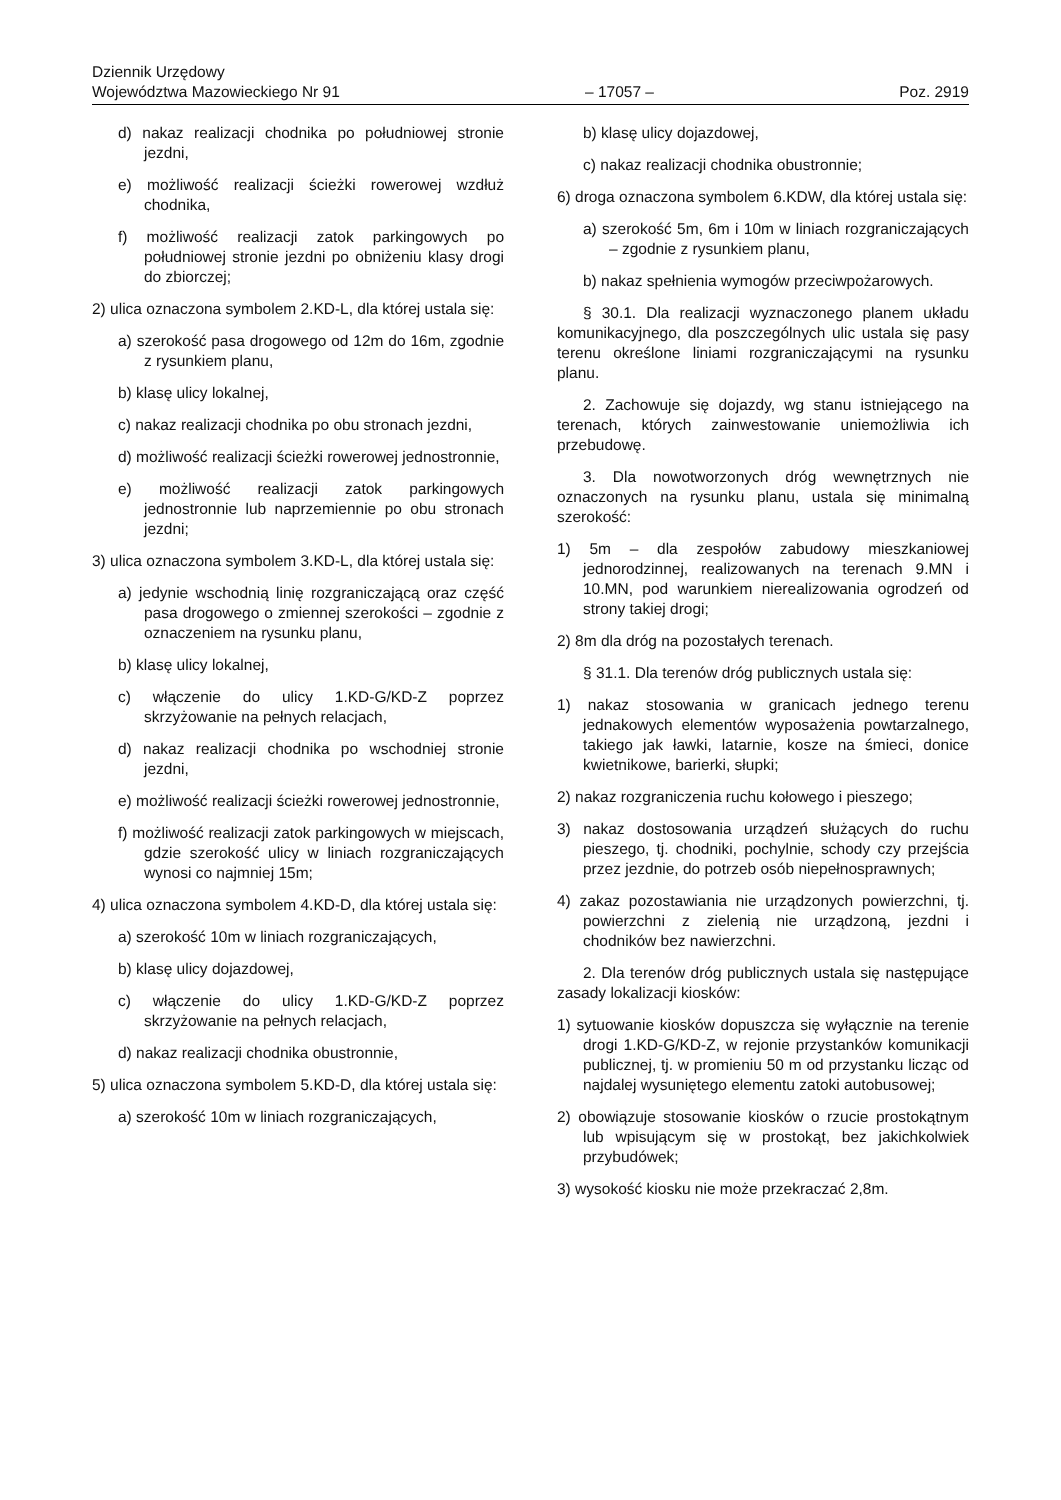Dziennik Urzędowy
Województwa Mazowieckiego Nr 91 – 17057 – Poz. 2919
d) nakaz realizacji chodnika po południowej stronie jezdni,
e) możliwość realizacji ścieżki rowerowej wzdłuż chodnika,
f) możliwość realizacji zatok parkingowych po południowej stronie jezdni po obniżeniu klasy drogi do zbiorczej;
2) ulica oznaczona symbolem 2.KD-L, dla której ustala się:
a) szerokość pasa drogowego od 12m do 16m, zgodnie z rysunkiem planu,
b) klasę ulicy lokalnej,
c) nakaz realizacji chodnika po obu stronach jezdni,
d) możliwość realizacji ścieżki rowerowej jednostronnie,
e) możliwość realizacji zatok parkingowych jednostronnie lub naprzemiennie po obu stronach jezdni;
3) ulica oznaczona symbolem 3.KD-L, dla której ustala się:
a) jedynie wschodnią linię rozgraniczającą oraz część pasa drogowego o zmiennej szerokości – zgodnie z oznaczeniem na rysunku planu,
b) klasę ulicy lokalnej,
c) włączenie do ulicy 1.KD-G/KD-Z poprzez skrzyżowanie na pełnych relacjach,
d) nakaz realizacji chodnika po wschodniej stronie jezdni,
e) możliwość realizacji ścieżki rowerowej jednostronnie,
f) możliwość realizacji zatok parkingowych w miejscach, gdzie szerokość ulicy w liniach rozgraniczających wynosi co najmniej 15m;
4) ulica oznaczona symbolem 4.KD-D, dla której ustala się:
a) szerokość 10m w liniach rozgraniczających,
b) klasę ulicy dojazdowej,
c) włączenie do ulicy 1.KD-G/KD-Z poprzez skrzyżowanie na pełnych relacjach,
d) nakaz realizacji chodnika obustronnie,
5) ulica oznaczona symbolem 5.KD-D, dla której ustala się:
a) szerokość 10m w liniach rozgraniczających,
b) klasę ulicy dojazdowej,
c) nakaz realizacji chodnika obustronnie;
6) droga oznaczona symbolem 6.KDW, dla której ustala się:
a) szerokość 5m, 6m i 10m w liniach rozgraniczających – zgodnie z rysunkiem planu,
b) nakaz spełnienia wymogów przeciwpożarowych.
§ 30.1. Dla realizacji wyznaczonego planem układu komunikacyjnego, dla poszczególnych ulic ustala się pasy terenu określone liniami rozgraniczającymi na rysunku planu.
2. Zachowuje się dojazdy, wg stanu istniejącego na terenach, których zainwestowanie uniemożliwia ich przebudowę.
3. Dla nowotworzonych dróg wewnętrznych nie oznaczonych na rysunku planu, ustala się minimalną szerokość:
1) 5m – dla zespołów zabudowy mieszkaniowej jednorodzinnej, realizowanych na terenach 9.MN i 10.MN, pod warunkiem nierealizowania ogrodzeń od strony takiej drogi;
2) 8m dla dróg na pozostałych terenach.
§ 31.1. Dla terenów dróg publicznych ustala się:
1) nakaz stosowania w granicach jednego terenu jednakowych elementów wyposażenia powtarzalnego, takiego jak ławki, latarnie, kosze na śmieci, donice kwietnikowe, barierki, słupki;
2) nakaz rozgraniczenia ruchu kołowego i pieszego;
3) nakaz dostosowania urządzeń służących do ruchu pieszego, tj. chodniki, pochylnie, schody czy przejścia przez jezdnie, do potrzeb osób niepełnosprawnych;
4) zakaz pozostawiania nie urządzonych powierzchni, tj. powierzchni z zielenią nie urządzoną, jezdni i chodników bez nawierzchni.
2. Dla terenów dróg publicznych ustala się następujące zasady lokalizacji kiosków:
1) sytuowanie kiosków dopuszcza się wyłącznie na terenie drogi 1.KD-G/KD-Z, w rejonie przystanków komunikacji publicznej, tj. w promieniu 50 m od przystanku licząc od najdalej wysuniętego elementu zatoki autobusowej;
2) obowiązuje stosowanie kiosków o rzucie prostokątnym lub wpisującym się w prostokąt, bez jakichkolwiek przybudówek;
3) wysokość kiosku nie może przekraczać 2,8m.